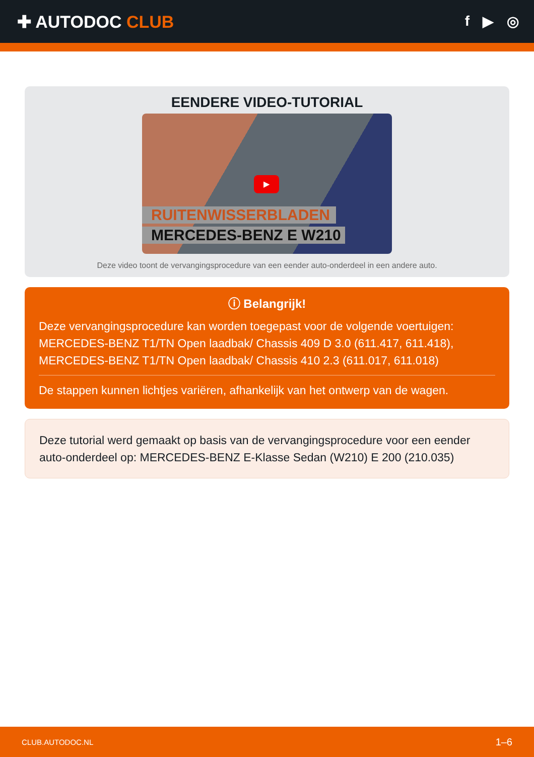✚ AUTODOC CLUB
f ▶ ◎
EENDERE VIDEO-TUTORIAL
▶
RUITENWISSERBLADEN
MERCEDES-BENZ E W210
Deze video toont de vervangingsprocedure van een eender auto-onderdeel in een andere auto.
ⓘ Belangrijk!
Deze vervangingsprocedure kan worden toegepast voor de volgende voertuigen: MERCEDES-BENZ T1/TN Open laadbak/ Chassis 409 D 3.0 (611.417, 611.418), MERCEDES-BENZ T1/TN Open laadbak/ Chassis 410 2.3 (611.017, 611.018)
De stappen kunnen lichtjes variëren, afhankelijk van het ontwerp van de wagen.
Deze tutorial werd gemaakt op basis van de vervangingsprocedure voor een eender auto-onderdeel op: MERCEDES-BENZ E-Klasse Sedan (W210) E 200 (210.035)
CLUB.AUTODOC.NL 1–6